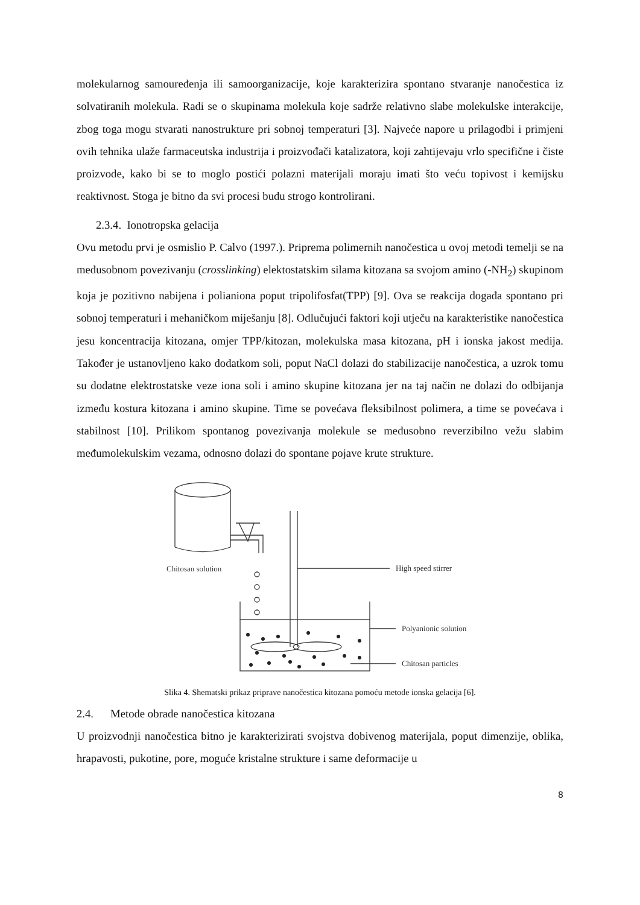molekularnog samouređenja ili samoorganizacije, koje karakterizira spontano stvaranje nanočestica iz solvatiranih molekula. Radi se o skupinama molekula koje sadrže relativno slabe molekulske interakcije, zbog toga mogu stvarati nanostrukture pri sobnoj temperaturi [3]. Najveće napore u prilagodbi i primjeni ovih tehnika ulaže farmaceutska industrija i proizvođači katalizatora, koji zahtijevaju vrlo specifične i čiste proizvode, kako bi se to moglo postići polazni materijali moraju imati što veću topivost i kemijsku reaktivnost. Stoga je bitno da svi procesi budu strogo kontrolirani.
2.3.4. Ionotropska gelacija
Ovu metodu prvi je osmislio P. Calvo (1997.). Priprema polimernih nanočestica u ovoj metodi temelji se na međusobnom povezivanju (crosslinking) elektostatskim silama kitozana sa svojom amino (-NH<sub>2</sub>) skupinom koja je pozitivno nabijena i polianiona poput tripolifosfat(TPP) [9]. Ova se reakcija događa spontano pri sobnoj temperaturi i mehaničkom miješanju [8]. Odlučujući faktori koji utječu na karakteristike nanočestica jesu koncentracija kitozana, omjer TPP/kitozan, molekulska masa kitozana, pH i ionska jakost medija. Također je ustanovljeno kako dodatkom soli, poput NaCl dolazi do stabilizacije nanočestica, a uzrok tomu su dodatne elektrostatske veze iona soli i amino skupine kitozana jer na taj način ne dolazi do odbijanja između kostura kitozana i amino skupine. Time se povećava fleksibilnost polimera, a time se povećava i stabilnost [10]. Prilikom spontanog povezivanja molekule se međusobno reverzibilno vežu slabim međumolekulskim vezama, odnosno dolazi do spontane pojave krute strukture.
Chitosan solution
High speed stirrer
Polyanionic solution
Chitosan particles
Slika 4. Shematski prikaz priprave nanočestica kitozana pomoću metode ionska gelacija [6].
2.4. Metode obrade nanočestica kitozana
U proizvodnji nanočestica bitno je karakterizirati svojstva dobivenog materijala, poput dimenzije, oblika, hrapavosti, pukotine, pore, moguće kristalne strukture i same deformacije u
8